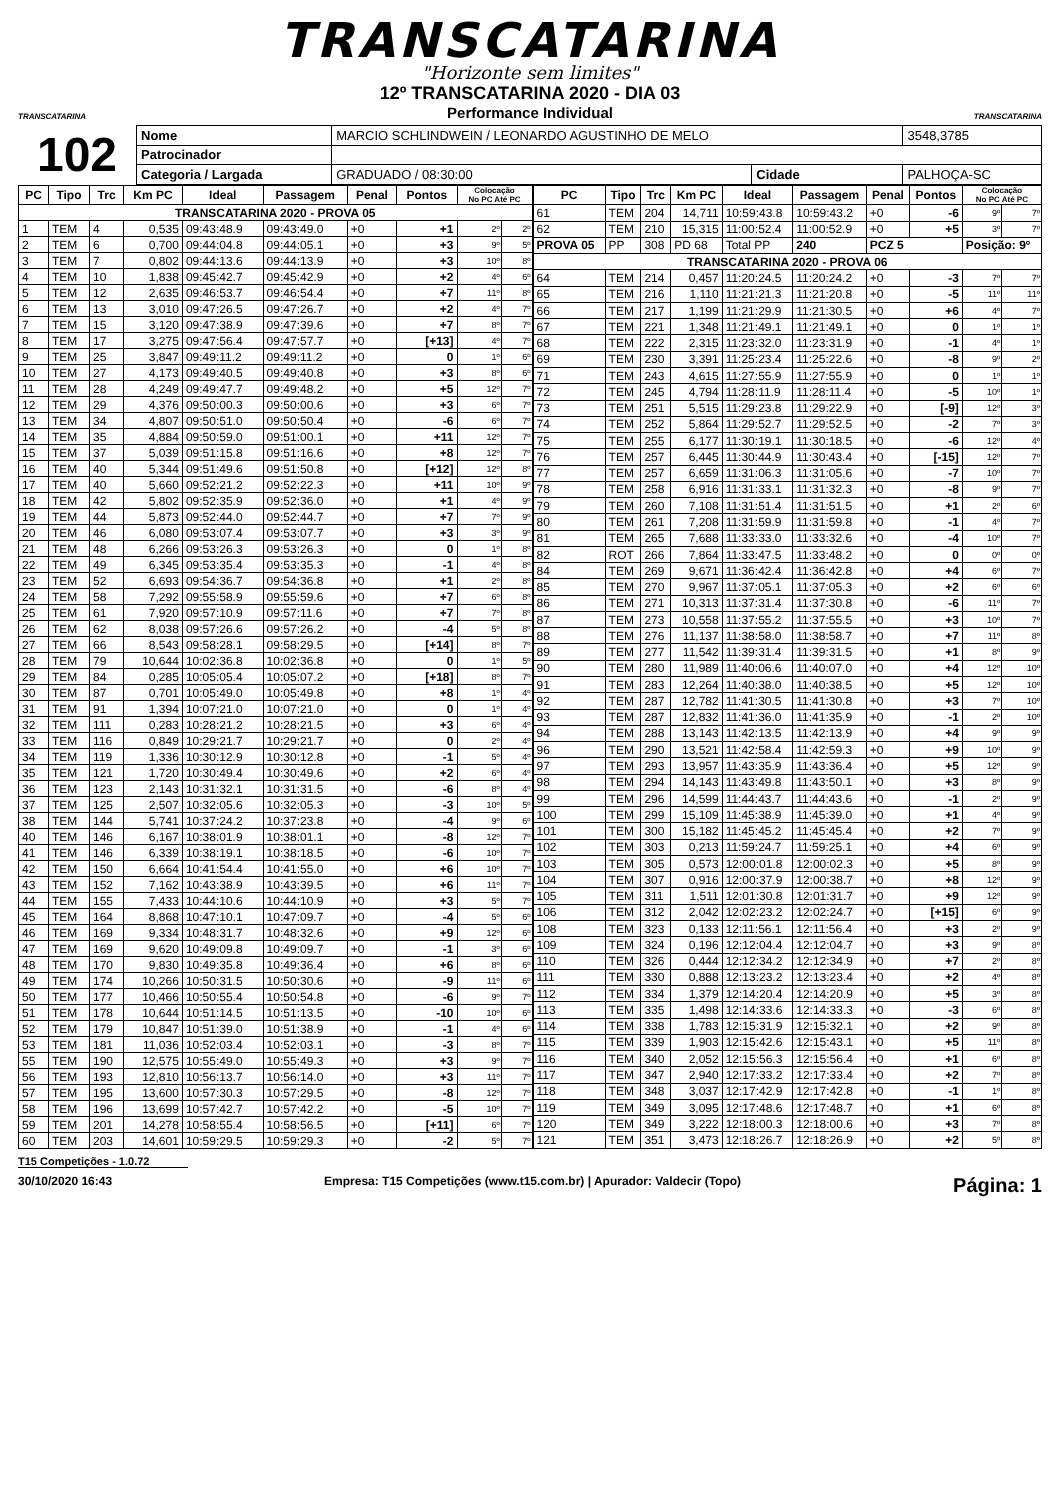TRANSCATARINA
"Horizonte sem limites"
TRANSCATARINA
12º TRANSCATARINA 2020 - DIA 03
Performance Individual
TRANSCATARINA
102
| Nome | MARCIO SCHLINDWEIN / LEONARDO AGUSTINHO DE MELO | | | 3548,3785 |
| Patrocinador | | | | |
| Categoria / Largada | GRADUADO / 08:30:00 | Cidade | PALHOÇA-SC | |
| PC | Tipo | Trc | Km PC | Ideal | Passagem | Penal | Pontos | Colocação No PC Até PC | |
| --- | --- | --- | --- | --- | --- | --- | --- | --- | --- |
| TRANSCATARINA 2020 - PROVA 05 | | | | | | | | | |
| 1 | TEM | 4 | 0,535 | 09:43:48.9 | 09:43:49.0 | +0 | +1 | 2º | 2º |
| 2 | TEM | 6 | 0,700 | 09:44:04.8 | 09:44:05.1 | +0 | +3 | 9º | 5º |
| 3 | TEM | 7 | 0,802 | 09:44:13.6 | 09:44:13.9 | +0 | +3 | 10º | 8º |
| 4 | TEM | 10 | 1,838 | 09:45:42.7 | 09:45:42.9 | +0 | +2 | 4º | 6º |
| 5 | TEM | 12 | 2,635 | 09:46:53.7 | 09:46:54.4 | +0 | +7 | 11º | 8º |
| 6 | TEM | 13 | 3,010 | 09:47:26.5 | 09:47:26.7 | +0 | +2 | 4º | 7º |
| 7 | TEM | 15 | 3,120 | 09:47:38.9 | 09:47:39.6 | +0 | +7 | 8º | 7º |
| 8 | TEM | 17 | 3,275 | 09:47:56.4 | 09:47:57.7 | +0 | [+13] | 4º | 7º |
| 9 | TEM | 25 | 3,847 | 09:49:11.2 | 09:49:11.2 | +0 | 0 | 1º | 6º |
| 10 | TEM | 27 | 4,173 | 09:49:40.5 | 09:49:40.8 | +0 | +3 | 8º | 6º |
| 11 | TEM | 28 | 4,249 | 09:49:47.7 | 09:49:48.2 | +0 | +5 | 12º | 7º |
| 12 | TEM | 29 | 4,376 | 09:50:00.3 | 09:50:00.6 | +0 | +3 | 6º | 7º |
| 13 | TEM | 34 | 4,807 | 09:50:51.0 | 09:50:50.4 | +0 | -6 | 6º | 7º |
| 14 | TEM | 35 | 4,884 | 09:50:59.0 | 09:51:00.1 | +0 | +11 | 12º | 7º |
| 15 | TEM | 37 | 5,039 | 09:51:15.8 | 09:51:16.6 | +0 | +8 | 12º | 7º |
| 16 | TEM | 40 | 5,344 | 09:51:49.6 | 09:51:50.8 | +0 | [+12] | 12º | 8º |
| 17 | TEM | 40 | 5,660 | 09:52:21.2 | 09:52:22.3 | +0 | +11 | 10º | 9º |
| 18 | TEM | 42 | 5,802 | 09:52:35.9 | 09:52:36.0 | +0 | +1 | 4º | 9º |
| 19 | TEM | 44 | 5,873 | 09:52:44.0 | 09:52:44.7 | +0 | +7 | 7º | 9º |
| 20 | TEM | 46 | 6,080 | 09:53:07.4 | 09:53:07.7 | +0 | +3 | 3º | 9º |
| 21 | TEM | 48 | 6,266 | 09:53:26.3 | 09:53:26.3 | +0 | 0 | 1º | 8º |
| 22 | TEM | 49 | 6,345 | 09:53:35.4 | 09:53:35.3 | +0 | -1 | 4º | 8º |
| 23 | TEM | 52 | 6,693 | 09:54:36.7 | 09:54:36.8 | +0 | +1 | 2º | 8º |
| 24 | TEM | 58 | 7,292 | 09:55:58.9 | 09:55:59.6 | +0 | +7 | 6º | 8º |
| 25 | TEM | 61 | 7,920 | 09:57:10.9 | 09:57:11.6 | +0 | +7 | 7º | 8º |
| 26 | TEM | 62 | 8,038 | 09:57:26.6 | 09:57:26.2 | +0 | -4 | 5º | 8º |
| 27 | TEM | 66 | 8,543 | 09:58:28.1 | 09:58:29.5 | +0 | [+14] | 8º | 7º |
| 28 | TEM | 79 | 10,644 | 10:02:36.8 | 10:02:36.8 | +0 | 0 | 1º | 5º |
| 29 | TEM | 84 | 0,285 | 10:05:05.4 | 10:05:07.2 | +0 | [+18] | 8º | 7º |
| 30 | TEM | 87 | 0,701 | 10:05:49.0 | 10:05:49.8 | +0 | +8 | 1º | 4º |
| 31 | TEM | 91 | 1,394 | 10:07:21.0 | 10:07:21.0 | +0 | 0 | 1º | 4º |
| 32 | TEM | 111 | 0,283 | 10:28:21.2 | 10:28:21.5 | +0 | +3 | 6º | 4º |
| 33 | TEM | 116 | 0,849 | 10:29:21.7 | 10:29:21.7 | +0 | 0 | 2º | 4º |
| 34 | TEM | 119 | 1,336 | 10:30:12.9 | 10:30:12.8 | +0 | -1 | 5º | 4º |
| 35 | TEM | 121 | 1,720 | 10:30:49.4 | 10:30:49.6 | +0 | +2 | 6º | 4º |
| 36 | TEM | 123 | 2,143 | 10:31:32.1 | 10:31:31.5 | +0 | -6 | 8º | 4º |
| 37 | TEM | 125 | 2,507 | 10:32:05.6 | 10:32:05.3 | +0 | -3 | 10º | 5º |
| 38 | TEM | 144 | 5,741 | 10:37:24.2 | 10:37:23.8 | +0 | -4 | 9º | 6º |
| 40 | TEM | 146 | 6,167 | 10:38:01.9 | 10:38:01.1 | +0 | -8 | 12º | 7º |
| 41 | TEM | 146 | 6,339 | 10:38:19.1 | 10:38:18.5 | +0 | -6 | 10º | 7º |
| 42 | TEM | 150 | 6,664 | 10:41:54.4 | 10:41:55.0 | +0 | +6 | 10º | 7º |
| 43 | TEM | 152 | 7,162 | 10:43:38.9 | 10:43:39.5 | +0 | +6 | 11º | 7º |
| 44 | TEM | 155 | 7,433 | 10:44:10.6 | 10:44:10.9 | +0 | +3 | 5º | 7º |
| 45 | TEM | 164 | 8,868 | 10:47:10.1 | 10:47:09.7 | +0 | -4 | 5º | 6º |
| 46 | TEM | 169 | 9,334 | 10:48:31.7 | 10:48:32.6 | +0 | +9 | 12º | 6º |
| 47 | TEM | 169 | 9,620 | 10:49:09.8 | 10:49:09.7 | +0 | -1 | 3º | 6º |
| 48 | TEM | 170 | 9,830 | 10:49:35.8 | 10:49:36.4 | +0 | +6 | 8º | 6º |
| 49 | TEM | 174 | 10,266 | 10:50:31.5 | 10:50:30.6 | +0 | -9 | 11º | 6º |
| 50 | TEM | 177 | 10,466 | 10:50:55.4 | 10:50:54.8 | +0 | -6 | 9º | 7º |
| 51 | TEM | 178 | 10,644 | 10:51:14.5 | 10:51:13.5 | +0 | -10 | 10º | 6º |
| 52 | TEM | 179 | 10,847 | 10:51:39.0 | 10:51:38.9 | +0 | -1 | 4º | 6º |
| 53 | TEM | 181 | 11,036 | 10:52:03.4 | 10:52:03.1 | +0 | -3 | 8º | 7º |
| 55 | TEM | 190 | 12,575 | 10:55:49.0 | 10:55:49.3 | +0 | +3 | 9º | 7º |
| 56 | TEM | 193 | 12,810 | 10:56:13.7 | 10:56:14.0 | +0 | +3 | 11º | 7º |
| 57 | TEM | 195 | 13,600 | 10:57:30.3 | 10:57:29.5 | +0 | -8 | 12º | 7º |
| 58 | TEM | 196 | 13,699 | 10:57:42.7 | 10:57:42.2 | +0 | -5 | 10º | 7º |
| 59 | TEM | 201 | 14,278 | 10:58:55.4 | 10:58:56.5 | +0 | [+11] | 6º | 7º |
| 60 | TEM | 203 | 14,601 | 10:59:29.5 | 10:59:29.3 | +0 | -2 | 5º | 7º |
| PC | Tipo | Trc | Km PC | Ideal | Passagem | Penal | Pontos | Colocação No PC Até PC | |
| --- | --- | --- | --- | --- | --- | --- | --- | --- | --- |
| 61 | TEM | 204 | 14,711 | 10:59:43.8 | 10:59:43.2 | +0 | -6 | 9º | 7º |
| 62 | TEM | 210 | 15,315 | 11:00:52.4 | 11:00:52.9 | +0 | +5 | 3º | 7º |
| PROVA 05 | PP | 308 | PD 68 | Total PP | 240 | PCZ 5 | | Posição: 9º | |
| TRANSCATARINA 2020 - PROVA 06 | | | | | | | | | |
| 64 | TEM | 214 | 0,457 | 11:20:24.5 | 11:20:24.2 | +0 | -3 | 7º | 7º |
| 65 | TEM | 216 | 1,110 | 11:21:21.3 | 11:21:20.8 | +0 | -5 | 11º | 11º |
| 66 | TEM | 217 | 1,199 | 11:21:29.9 | 11:21:30.5 | +0 | +6 | 4º | 7º |
| 67 | TEM | 221 | 1,348 | 11:21:49.1 | 11:21:49.1 | +0 | 0 | 1º | 1º |
| 68 | TEM | 222 | 2,315 | 11:23:32.0 | 11:23:31.9 | +0 | -1 | 4º | 1º |
| 69 | TEM | 230 | 3,391 | 11:25:23.4 | 11:25:22.6 | +0 | -8 | 9º | 2º |
| 71 | TEM | 243 | 4,615 | 11:27:55.9 | 11:27:55.9 | +0 | 0 | 1º | 1º |
| 72 | TEM | 245 | 4,794 | 11:28:11.9 | 11:28:11.4 | +0 | -5 | 10º | 1º |
| 73 | TEM | 251 | 5,515 | 11:29:23.8 | 11:29:22.9 | +0 | [-9] | 12º | 3º |
| 74 | TEM | 252 | 5,864 | 11:29:52.7 | 11:29:52.5 | +0 | -2 | 7º | 3º |
| 75 | TEM | 255 | 6,177 | 11:30:19.1 | 11:30:18.5 | +0 | -6 | 12º | 4º |
| 76 | TEM | 257 | 6,445 | 11:30:44.9 | 11:30:43.4 | +0 | [-15] | 12º | 7º |
| 77 | TEM | 257 | 6,659 | 11:31:06.3 | 11:31:05.6 | +0 | -7 | 10º | 7º |
| 78 | TEM | 258 | 6,916 | 11:31:33.1 | 11:31:32.3 | +0 | -8 | 9º | 7º |
| 79 | TEM | 260 | 7,108 | 11:31:51.4 | 11:31:51.5 | +0 | +1 | 2º | 6º |
| 80 | TEM | 261 | 7,208 | 11:31:59.9 | 11:31:59.8 | +0 | -1 | 4º | 7º |
| 81 | TEM | 265 | 7,688 | 11:33:33.0 | 11:33:32.6 | +0 | -4 | 10º | 7º |
| 82 | ROT | 266 | 7,864 | 11:33:47.5 | 11:33:48.2 | +0 | 0 | 0º | 0º |
| 84 | TEM | 269 | 9,671 | 11:36:42.4 | 11:36:42.8 | +0 | +4 | 6º | 7º |
| 85 | TEM | 270 | 9,967 | 11:37:05.1 | 11:37:05.3 | +0 | +2 | 6º | 6º |
| 86 | TEM | 271 | 10,313 | 11:37:31.4 | 11:37:30.8 | +0 | -6 | 11º | 7º |
| 87 | TEM | 273 | 10,558 | 11:37:55.2 | 11:37:55.5 | +0 | +3 | 10º | 7º |
| 88 | TEM | 276 | 11,137 | 11:38:58.0 | 11:38:58.7 | +0 | +7 | 11º | 8º |
| 89 | TEM | 277 | 11,542 | 11:39:31.4 | 11:39:31.5 | +0 | +1 | 8º | 9º |
| 90 | TEM | 280 | 11,989 | 11:40:06.6 | 11:40:07.0 | +0 | +4 | 12º | 10º |
| 91 | TEM | 283 | 12,264 | 11:40:38.0 | 11:40:38.5 | +0 | +5 | 12º | 10º |
| 92 | TEM | 287 | 12,782 | 11:41:30.5 | 11:41:30.8 | +0 | +3 | 7º | 10º |
| 93 | TEM | 287 | 12,832 | 11:41:36.0 | 11:41:35.9 | +0 | -1 | 2º | 10º |
| 94 | TEM | 288 | 13,143 | 11:42:13.5 | 11:42:13.9 | +0 | +4 | 9º | 9º |
| 96 | TEM | 290 | 13,521 | 11:42:58.4 | 11:42:59.3 | +0 | +9 | 10º | 9º |
| 97 | TEM | 293 | 13,957 | 11:43:35.9 | 11:43:36.4 | +0 | +5 | 12º | 9º |
| 98 | TEM | 294 | 14,143 | 11:43:49.8 | 11:43:50.1 | +0 | +3 | 8º | 9º |
| 99 | TEM | 296 | 14,599 | 11:44:43.7 | 11:44:43.6 | +0 | -1 | 2º | 9º |
| 100 | TEM | 299 | 15,109 | 11:45:38.9 | 11:45:39.0 | +0 | +1 | 4º | 9º |
| 101 | TEM | 300 | 15,182 | 11:45:45.2 | 11:45:45.4 | +0 | +2 | 7º | 9º |
| 102 | TEM | 303 | 0,213 | 11:59:24.7 | 11:59:25.1 | +0 | +4 | 6º | 9º |
| 103 | TEM | 305 | 0,573 | 12:00:01.8 | 12:00:02.3 | +0 | +5 | 8º | 9º |
| 104 | TEM | 307 | 0,916 | 12:00:37.9 | 12:00:38.7 | +0 | +8 | 12º | 9º |
| 105 | TEM | 311 | 1,511 | 12:01:30.8 | 12:01:31.7 | +0 | +9 | 12º | 9º |
| 106 | TEM | 312 | 2,042 | 12:02:23.2 | 12:02:24.7 | +0 | [+15] | 6º | 9º |
| 108 | TEM | 323 | 0,133 | 12:11:56.1 | 12:11:56.4 | +0 | +3 | 2º | 9º |
| 109 | TEM | 324 | 0,196 | 12:12:04.4 | 12:12:04.7 | +0 | +3 | 9º | 8º |
| 110 | TEM | 326 | 0,444 | 12:12:34.2 | 12:12:34.9 | +0 | +7 | 2º | 8º |
| 111 | TEM | 330 | 0,888 | 12:13:23.2 | 12:13:23.4 | +0 | +2 | 4º | 8º |
| 112 | TEM | 334 | 1,379 | 12:14:20.4 | 12:14:20.9 | +0 | +5 | 3º | 8º |
| 113 | TEM | 335 | 1,498 | 12:14:33.6 | 12:14:33.3 | +0 | -3 | 6º | 8º |
| 114 | TEM | 338 | 1,783 | 12:15:31.9 | 12:15:32.1 | +0 | +2 | 9º | 8º |
| 115 | TEM | 339 | 1,903 | 12:15:42.6 | 12:15:43.1 | +0 | +5 | 11º | 8º |
| 116 | TEM | 340 | 2,052 | 12:15:56.3 | 12:15:56.4 | +0 | +1 | 6º | 8º |
| 117 | TEM | 347 | 2,940 | 12:17:33.2 | 12:17:33.4 | +0 | +2 | 7º | 8º |
| 118 | TEM | 348 | 3,037 | 12:17:42.9 | 12:17:42.8 | +0 | -1 | 1º | 8º |
| 119 | TEM | 349 | 3,095 | 12:17:48.6 | 12:17:48.7 | +0 | +1 | 6º | 8º |
| 120 | TEM | 349 | 3,222 | 12:18:00.3 | 12:18:00.6 | +0 | +3 | 7º | 8º |
| 121 | TEM | 351 | 3,473 | 12:18:26.7 | 12:18:26.9 | +0 | +2 | 5º | 8º |
T15 Competições - 1.0.72
30/10/2020 16:43 Empresa: T15 Competições (www.t15.com.br) | Apurador: Valdecir (Topo) Página: 1